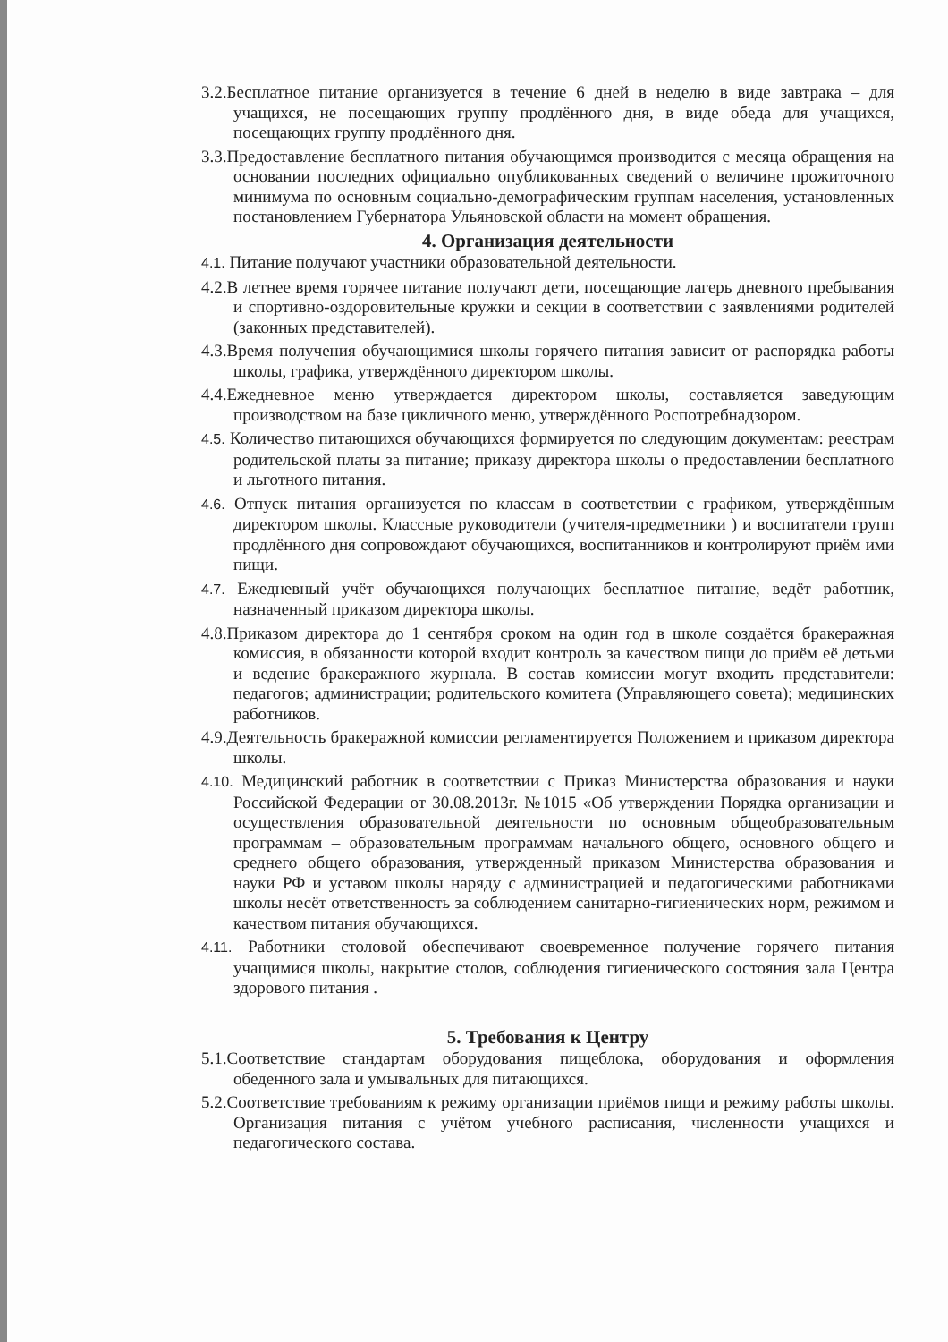3.2.Бесплатное питание организуется в течение 6 дней в неделю в виде завтрака – для учащихся, не посещающих группу продлённого дня, в виде обеда для учащихся, посещающих группу продлённого дня.
3.3.Предоставление бесплатного питания обучающимся производится с месяца обращения на основании последних официально опубликованных сведений о величине прожиточного минимума по основным социально-демографическим группам населения, установленных постановлением Губернатора Ульяновской области на момент обращения.
4. Организация деятельности
4.1. Питание получают участники образовательной деятельности.
4.2.В летнее время горячее питание получают дети, посещающие лагерь дневного пребывания и спортивно-оздоровительные кружки и секции в соответствии с заявлениями родителей (законных представителей).
4.3.Время получения обучающимися школы горячего питания зависит от распорядка работы школы, графика, утверждённого директором школы.
4.4.Ежедневное меню утверждается директором школы, составляется заведующим производством на базе цикличного меню, утверждённого Роспотребнадзором.
4.5. Количество питающихся обучающихся формируется по следующим документам: реестрам родительской платы за питание; приказу директора школы о предоставлении бесплатного и льготного питания.
4.6. Отпуск питания организуется по классам в соответствии с графиком, утверждённым директором школы. Классные руководители (учителя-предметники ) и воспитатели групп продлённого дня сопровождают обучающихся, воспитанников и контролируют приём ими пищи.
4.7. Ежедневный учёт обучающихся получающих бесплатное питание, ведёт работник, назначенный приказом директора школы.
4.8.Приказом директора до 1 сентября сроком на один год в школе создаётся бракеражная комиссия, в обязанности которой входит контроль за качеством пищи до приём её детьми и ведение бракеражного журнала. В состав комиссии могут входить представители: педагогов; администрации; родительского комитета (Управляющего совета); медицинских работников.
4.9.Деятельность бракеражной комиссии регламентируется Положением и приказом директора школы.
4.10. Медицинский работник в соответствии с Приказ Министерства образования и науки Российской Федерации от 30.08.2013г. №1015 «Об утверждении Порядка организации и осуществления образовательной деятельности по основным общеобразовательным программам – образовательным программам начального общего, основного общего и среднего общего образования, утвержденный приказом Министерства образования и науки РФ и уставом школы наряду с администрацией и педагогическими работниками школы несёт ответственность за соблюдением санитарно-гигиенических норм, режимом и качеством питания обучающихся.
4.11. Работники столовой обеспечивают своевременное получение горячего питания учащимися школы, накрытие столов, соблюдения гигиенического состояния зала Центра здорового питания .
5. Требования к Центру
5.1.Соответствие стандартам оборудования пищеблока, оборудования и оформления обеденного зала и умывальных для питающихся.
5.2.Соответствие требованиям к режиму организации приёмов пищи и режиму работы школы. Организация питания с учётом учебного расписания, численности учащихся и педагогического состава.